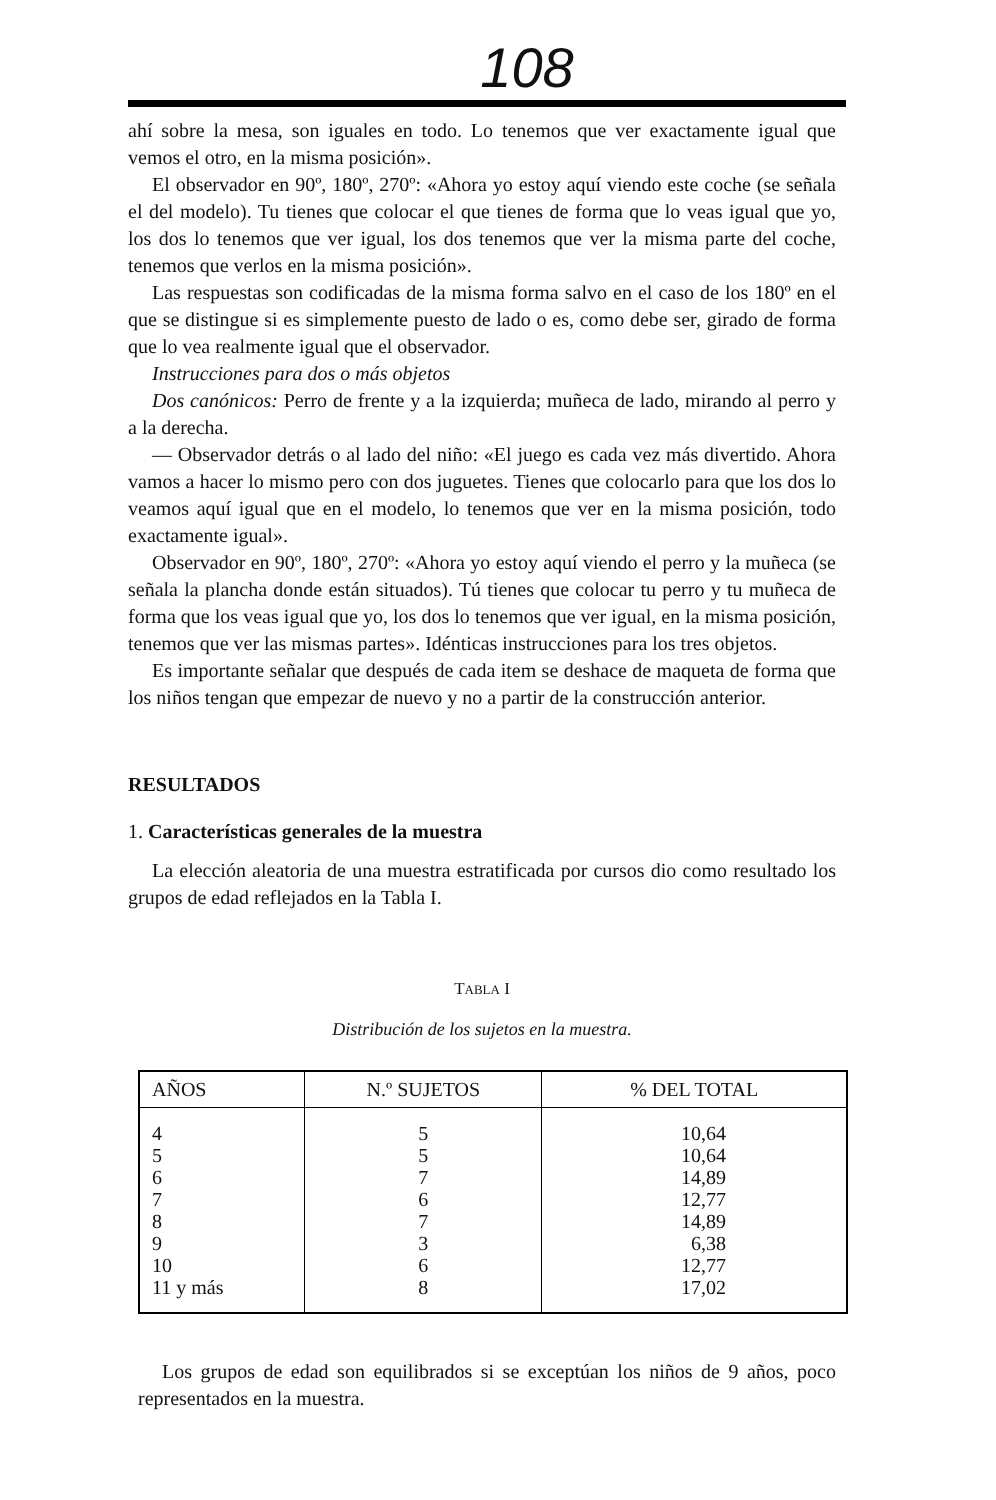108
ahí sobre la mesa, son iguales en todo. Lo tenemos que ver exactamente igual que vemos el otro, en la misma posición».
El observador en 90º, 180º, 270º: «Ahora yo estoy aquí viendo este coche (se señala el del modelo). Tu tienes que colocar el que tienes de forma que lo veas igual que yo, los dos lo tenemos que ver igual, los dos tenemos que ver la misma parte del coche, tenemos que verlos en la misma posición».
Las respuestas son codificadas de la misma forma salvo en el caso de los 180º en el que se distingue si es simplemente puesto de lado o es, como debe ser, girado de forma que lo vea realmente igual que el observador.
Instrucciones para dos o más objetos
Dos canónicos: Perro de frente y a la izquierda; muñeca de lado, mirando al perro y a la derecha.
— Observador detrás o al lado del niño: «El juego es cada vez más divertido. Ahora vamos a hacer lo mismo pero con dos juguetes. Tienes que colocarlo para que los dos lo veamos aquí igual que en el modelo, lo tenemos que ver en la misma posición, todo exactamente igual».
Observador en 90º, 180º, 270º: «Ahora yo estoy aquí viendo el perro y la muñeca (se señala la plancha donde están situados). Tú tienes que colocar tu perro y tu muñeca de forma que los veas igual que yo, los dos lo tenemos que ver igual, en la misma posición, tenemos que ver las mismas partes». Idénticas instrucciones para los tres objetos.
Es importante señalar que después de cada item se deshace de maqueta de forma que los niños tengan que empezar de nuevo y no a partir de la construcción anterior.
RESULTADOS
1. Características generales de la muestra
La elección aleatoria de una muestra estratificada por cursos dio como resultado los grupos de edad reflejados en la Tabla I.
TABLA I
Distribución de los sujetos en la muestra.
| AÑOS | N.º SUJETOS | % DEL TOTAL |
| --- | --- | --- |
| 4 | 5 | 10,64 |
| 5 | 5 | 10,64 |
| 6 | 7 | 14,89 |
| 7 | 6 | 12,77 |
| 8 | 7 | 14,89 |
| 9 | 3 | 6,38 |
| 10 | 6 | 12,77 |
| 11 y más | 8 | 17,02 |
Los grupos de edad son equilibrados si se exceptúan los niños de 9 años, poco representados en la muestra.